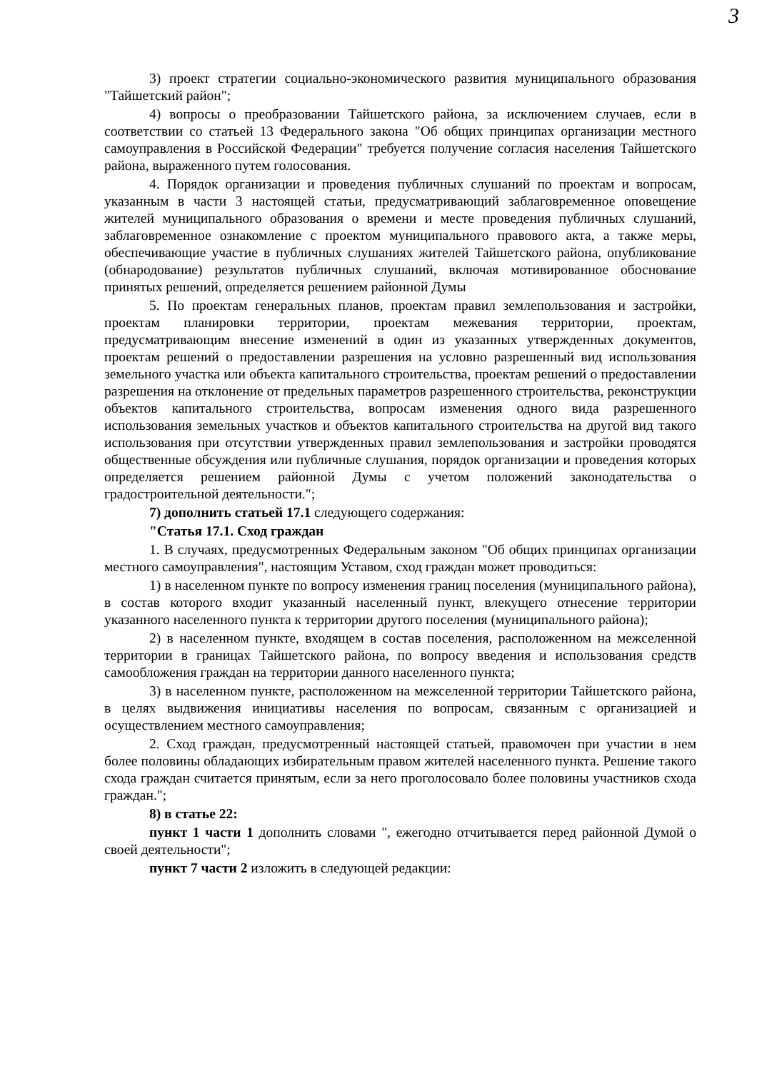3
3) проект стратегии социально-экономического развития муниципального образования "Тайшетский район";
4) вопросы о преобразовании Тайшетского района, за исключением случаев, если в соответствии со статьей 13 Федерального закона "Об общих принципах организации местного самоуправления в Российской Федерации" требуется получение согласия населения Тайшетского района, выраженного путем голосования.
4. Порядок организации и проведения публичных слушаний по проектам и вопросам, указанным в части 3 настоящей статьи, предусматривающий заблаговременное оповещение жителей муниципального образования о времени и месте проведения публичных слушаний, заблаговременное ознакомление с проектом муниципального правового акта, а также меры, обеспечивающие участие в публичных слушаниях жителей Тайшетского района, опубликование (обнародование) результатов публичных слушаний, включая мотивированное обоснование принятых решений, определяется решением районной Думы
5. По проектам генеральных планов, проектам правил землепользования и застройки, проектам планировки территории, проектам межевания территории, проектам, предусматривающим внесение изменений в один из указанных утвержденных документов, проектам решений о предоставлении разрешения на условно разрешенный вид использования земельного участка или объекта капитального строительства, проектам решений о предоставлении разрешения на отклонение от предельных параметров разрешенного строительства, реконструкции объектов капитального строительства, вопросам изменения одного вида разрешенного использования земельных участков и объектов капитального строительства на другой вид такого использования при отсутствии утвержденных правил землепользования и застройки проводятся общественные обсуждения или публичные слушания, порядок организации и проведения которых определяется решением районной Думы с учетом положений законодательства о градостроительной деятельности.";
7) дополнить статьей 17.1 следующего содержания:
"Статья 17.1. Сход граждан
1. В случаях, предусмотренных Федеральным законом "Об общих принципах организации местного самоуправления", настоящим Уставом, сход граждан может проводиться:
1) в населенном пункте по вопросу изменения границ поселения (муниципального района), в состав которого входит указанный населенный пункт, влекущего отнесение территории указанного населенного пункта к территории другого поселения (муниципального района);
2) в населенном пункте, входящем в состав поселения, расположенном на межселенной территории в границах Тайшетского района, по вопросу введения и использования средств самообложения граждан на территории данного населенного пункта;
3) в населенном пункте, расположенном на межселенной территории Тайшетского района, в целях выдвижения инициативы населения по вопросам, связанным с организацией и осуществлением местного самоуправления;
2. Сход граждан, предусмотренный настоящей статьей, правомочен при участии в нем более половины обладающих избирательным правом жителей населенного пункта. Решение такого схода граждан считается принятым, если за него проголосовало более половины участников схода граждан.";
8) в статье 22:
пункт 1 части 1 дополнить словами ", ежегодно отчитывается перед районной Думой о своей деятельности";
пункт 7 части 2 изложить в следующей редакции: